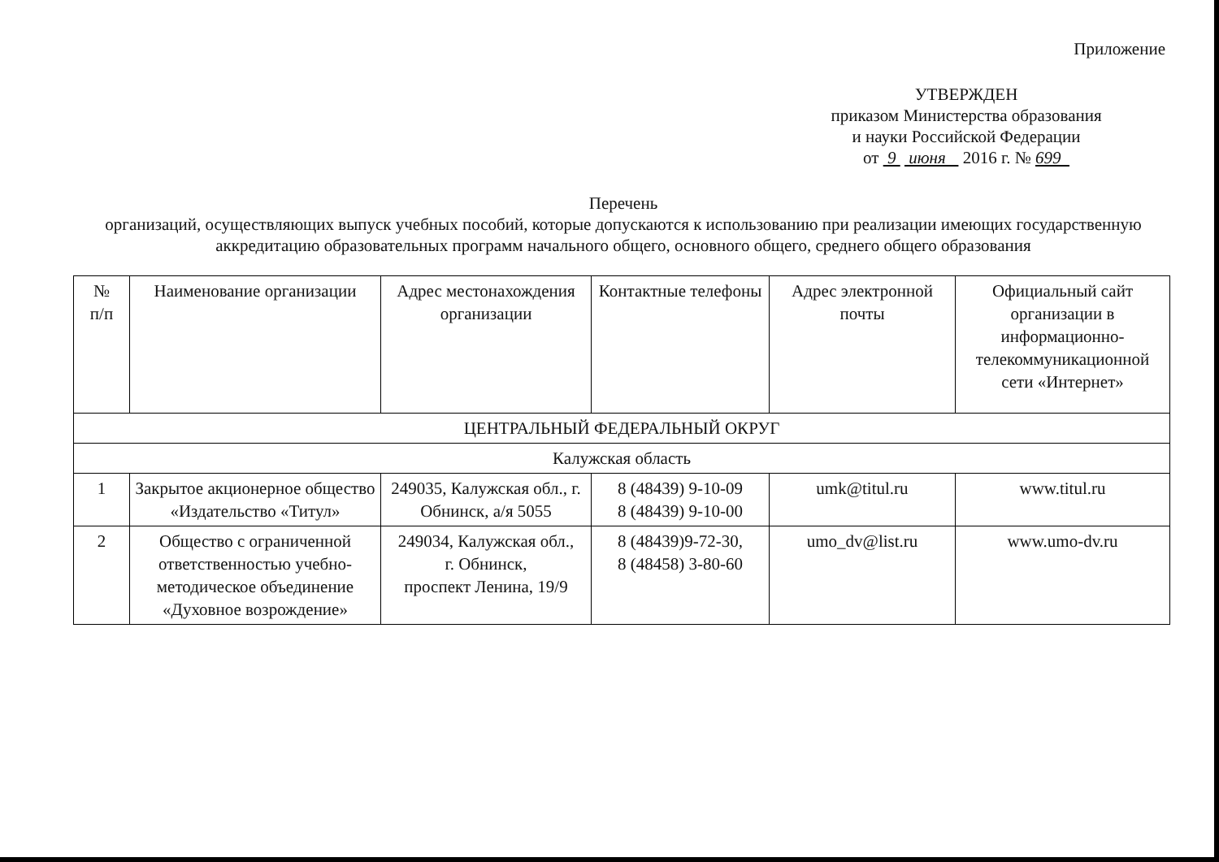Приложение
УТВЕРЖДЕН
приказом Министерства образования
и науки Российской Федерации
от 9 июня 2016 г. № 699
Перечень
организаций, осуществляющих выпуск учебных пособий, которые допускаются к использованию при реализации имеющих государственную аккредитацию образовательных программ начального общего, основного общего, среднего общего образования
| № п/п | Наименование организации | Адрес местонахождения организации | Контактные телефоны | Адрес электронной почты | Официальный сайт организации в информационно-телекоммуникационной сети «Интернет» |
| --- | --- | --- | --- | --- | --- |
| ЦЕНТРАЛЬНЫЙ ФЕДЕРАЛЬНЫЙ ОКРУГ | | | | | |
| Калужская область | | | | | |
| 1 | Закрытое акционерное общество «Издательство «Титул» | 249035, Калужская обл., г. Обнинск, а/я 5055 | 8 (48439) 9-10-09 8 (48439) 9-10-00 | umk@titul.ru | www.titul.ru |
| 2 | Общество с ограниченной ответственностью учебно-методическое объединение «Духовное возрождение» | 249034, Калужская обл., г. Обнинск, проспект Ленина, 19/9 | 8 (48439)9-72-30, 8 (48458) 3-80-60 | umo_dv@list.ru | www.umo-dv.ru |